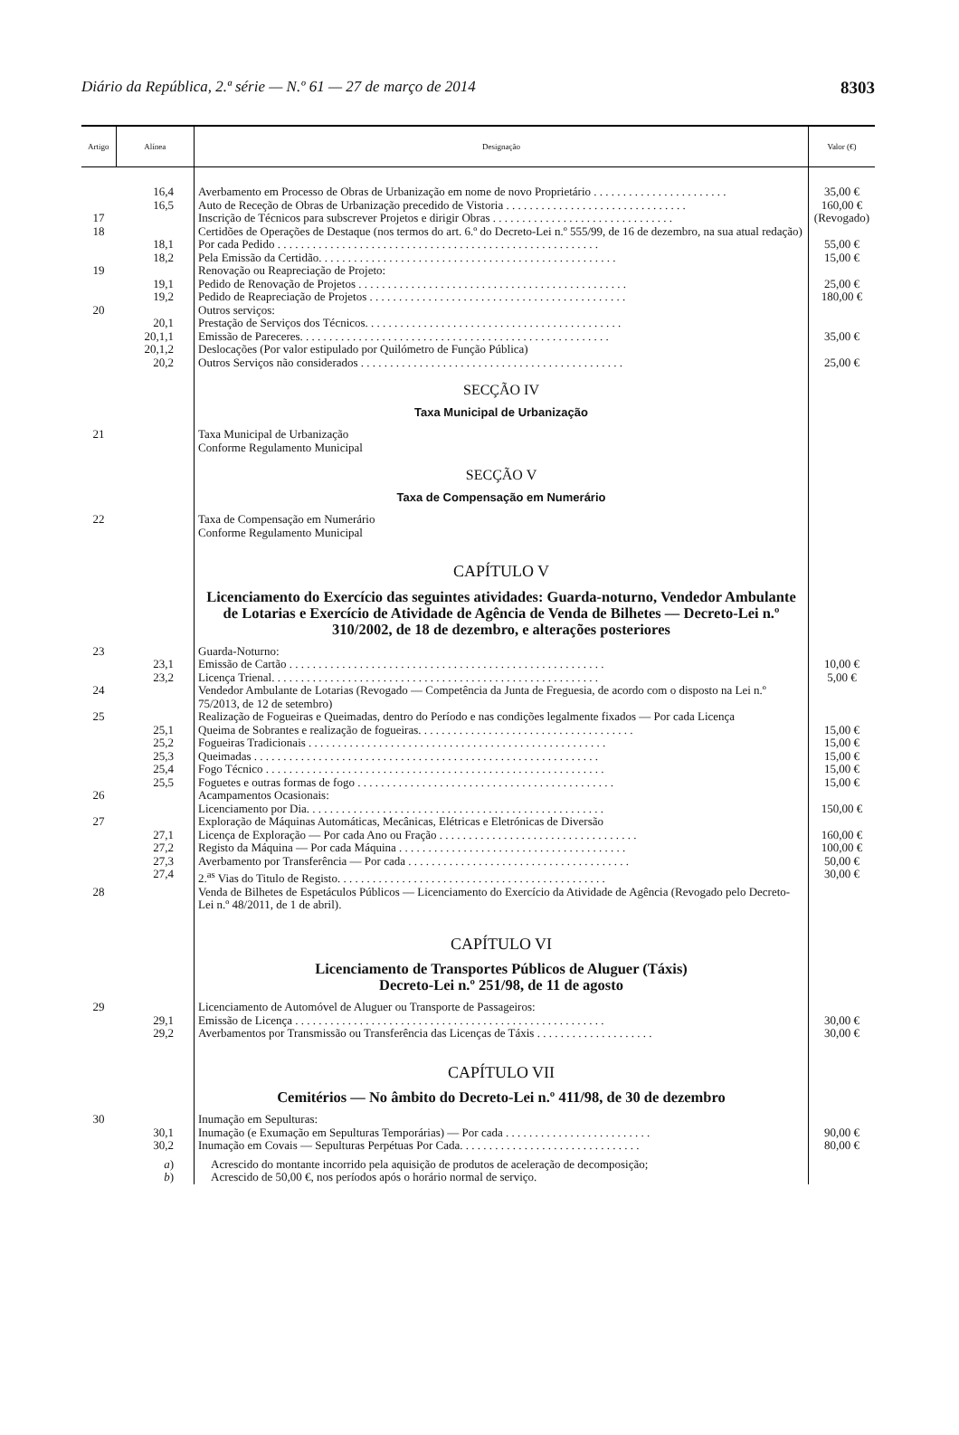Diário da República, 2.ª série — N.º 61 — 27 de março de 2014 8303
| Artigo | Alínea | Designação | Valor (€) |
| --- | --- | --- | --- |
| | 16,4 | Averbamento em Processo de Obras de Urbanização em nome de novo Proprietário . . . . . . . . . . . . . . . . . . . . . . . | 35,00 € |
| | 16,5 | Auto de Receção de Obras de Urbanização precedido de Vistoria . . . . . . . . . . . . . . . . . . . . . . . . . . . . . . . | 160,00 € |
| 17 | | Inscrição de Técnicos para subscrever Projetos e dirigir Obras . . . . . . . . . . . . . . . . . . . . . . . . . . . . . . . | (Revogado) |
| 18 | | Certidões de Operações de Destaque (nos termos do art. 6.º do Decreto-Lei n.º 555/99, de 16 de dezembro, na sua atual redação) | |
| | 18,1 | Por cada Pedido . . . . . . . . . . . . . . . . . . . . . . . . . . . . . . . . . . . . . . . . . . . . . . . . . . . . . . . | 55,00 € |
| | 18,2 | Pela Emissão da Certidão. . . . . . . . . . . . . . . . . . . . . . . . . . . . . . . . . . . . . . . . . . . . . . . . . . . | 15,00 € |
| 19 | | Renovação ou Reapreciação de Projeto: | |
| | 19,1 | Pedido de Renovação de Projetos . . . . . . . . . . . . . . . . . . . . . . . . . . . . . . . . . . . . . . . . . . . . . . | 25,00 € |
| | 19,2 | Pedido de Reapreciação de Projetos . . . . . . . . . . . . . . . . . . . . . . . . . . . . . . . . . . . . . . . . . . . . | 180,00 € |
| 20 | | Outros serviços: | |
| | 20,1 | Prestação de Serviços dos Técnicos. . . . . . . . . . . . . . . . . . . . . . . . . . . . . . . . . . . . . . . . . . . . | |
| | 20,1,1 | Emissão de Pareceres. . . . . . . . . . . . . . . . . . . . . . . . . . . . . . . . . . . . . . . . . . . . . . . . . . . . . | 35,00 € |
| | 20,1,2 | Deslocações (Por valor estipulado por Quilómetro de Função Pública) | |
| | 20,2 | Outros Serviços não considerados . . . . . . . . . . . . . . . . . . . . . . . . . . . . . . . . . . . . . . . . . . . . . | 25,00 € |
| | | SECÇÃO IV | |
| | | Taxa Municipal de Urbanização | |
| 21 | | Taxa Municipal de Urbanização Conforme Regulamento Municipal | |
| | | SECÇÃO V | |
| | | Taxa de Compensação em Numerário | |
| 22 | | Taxa de Compensação em Numerário Conforme Regulamento Municipal | |
| | | CAPÍTULO V | |
| | | Licenciamento do Exercício das seguintes atividades: Guarda-noturno, Vendedor Ambulante de Lotarias e Exercício de Atividade de Agência de Venda de Bilhetes — Decreto-Lei n.º 310/2002, de 18 de dezembro, e alterações posteriores | |
| 23 | | Guarda-Noturno: | |
| | 23,1 | Emissão de Cartão . . . . . . . . . . . . . . . . . . . . . . . . . . . . . . . . . . . . . . . . . . . . . . . . . . . . . . | 10,00 € |
| | 23,2 | Licença Trienal. . . . . . . . . . . . . . . . . . . . . . . . . . . . . . . . . . . . . . . . . . . . . . . . . . . . . . . . | 5,00 € |
| 24 | | Vendedor Ambulante de Lotarias (Revogado — Competência da Junta de Freguesia, de acordo com o disposto na Lei n.º 75/2013, de 12 de setembro) | |
| 25 | | Realização de Fogueiras e Queimadas, dentro do Período e nas condições legalmente fixados — Por cada Licença | |
| | 25,1 | Queima de Sobrantes e realização de fogueiras. . . . . . . . . . . . . . . . . . . . . . . . . . . . . . . . . . . . . | 15,00 € |
| | 25,2 | Fogueiras Tradicionais . . . . . . . . . . . . . . . . . . . . . . . . . . . . . . . . . . . . . . . . . . . . . . . . . . . | 15,00 € |
| | 25,3 | Queimadas . . . . . . . . . . . . . . . . . . . . . . . . . . . . . . . . . . . . . . . . . . . . . . . . . . . . . . . . . . . | 15,00 € |
| | 25,4 | Fogo Técnico . . . . . . . . . . . . . . . . . . . . . . . . . . . . . . . . . . . . . . . . . . . . . . . . . . . . . . . . . . | 15,00 € |
| | 25,5 | Foguetes e outras formas de fogo . . . . . . . . . . . . . . . . . . . . . . . . . . . . . . . . . . . . . . . . . . . . | 15,00 € |
| 26 | | Acampamentos Ocasionais: Licenciamento por Dia. . . . . . . . . . . . . . . . . . . . . . . . . . . . . . . . . . . . . . . . . . . . . . . . . . . | 150,00 € |
| 27 | | Exploração de Máquinas Automáticas, Mecânicas, Elétricas e Eletrónicas de Diversão | |
| | 27,1 | Licença de Exploração — Por cada Ano ou Fração . . . . . . . . . . . . . . . . . . . . . . . . . . . . . . . . . . | 160,00 € |
| | 27,2 | Registo da Máquina — Por cada Máquina . . . . . . . . . . . . . . . . . . . . . . . . . . . . . . . . . . . . . . . | 100,00 € |
| | 27,3 | Averbamento por Transferência — Por cada . . . . . . . . . . . . . . . . . . . . . . . . . . . . . . . . . . . . . . | 50,00 € |
| | 27,4 | 2.<sup>as</sup> Vias do Titulo de Registo. . . . . . . . . . . . . . . . . . . . . . . . . . . . . . . . . . . . . . . . . . . . . . | 30,00 € |
| 28 | | Venda de Bilhetes de Espetáculos Públicos — Licenciamento do Exercício da Atividade de Agência (Revogado pelo Decreto-Lei n.º 48/2011, de 1 de abril). | |
| | | CAPÍTULO VI | |
| | | Licenciamento de Transportes Públicos de Aluguer (Táxis) Decreto-Lei n.º 251/98, de 11 de agosto | |
| 29 | | Licenciamento de Automóvel de Aluguer ou Transporte de Passageiros: | |
| | 29,1 | Emissão de Licença . . . . . . . . . . . . . . . . . . . . . . . . . . . . . . . . . . . . . . . . . . . . . . . . . . . . . | 30,00 € |
| | 29,2 | Averbamentos por Transmissão ou Transferência das Licenças de Táxis . . . . . . . . . . . . . . . . . . . . | 30,00 € |
| | | CAPÍTULO VII | |
| | | Cemitérios — No âmbito do Decreto-Lei n.º 411/98, de 30 de dezembro | |
| 30 | | Inumação em Sepulturas: | |
| | 30,1 | Inumação (e Exumação em Sepulturas Temporárias) — Por cada . . . . . . . . . . . . . . . . . . . . . . . . . | 90,00 € |
| | 30,2 | Inumação em Covais — Sepulturas Perpétuas Por Cada. . . . . . . . . . . . . . . . . . . . . . . . . . . . . . . | 80,00 € |
| | a ) | Acrescido do montante incorrido pela aquisição de produtos de aceleração de decomposição; | |
| | b ) | Acrescido de 50,00 €, nos períodos após o horário normal de serviço. | |